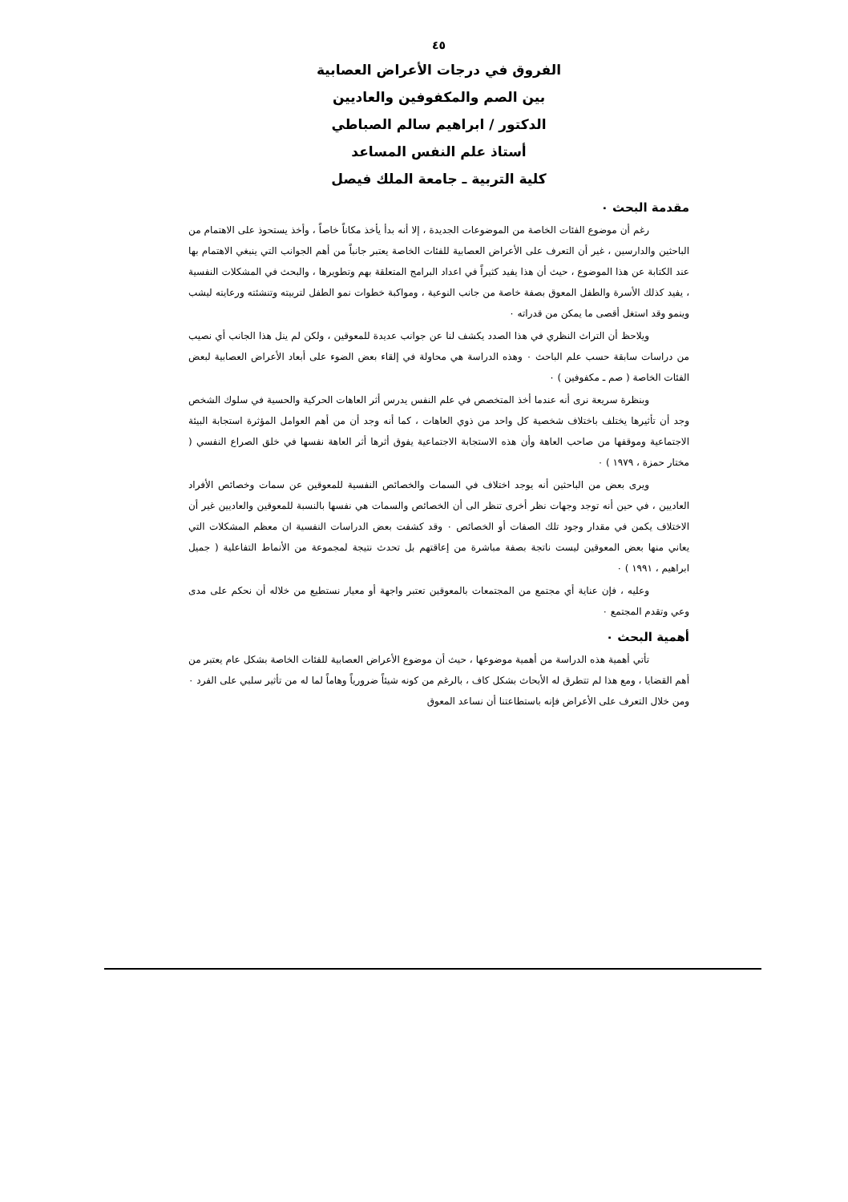٤٥
الفروق في درجات الأعراض العصابية
بين الصم والمكفوفين والعاديين
الدكتور / ابراهيم سالم الصباطي
أستاذ علم النفس المساعد
كلية التربية ـ جامعة الملك فيصل
مقدمة البحث ٠
رغم أن موضوع الفئات الخاصة من الموضوعات الجديدة ، إلا أنه بدأ يأخذ مكاناً خاصاً ، وأخذ يستحوذ على الاهتمام من الباحثين والدارسين ، غير أن التعرف على الأعراض العصابية للفئات الخاصة يعتبر جانباً من أهم الجوانب التي ينبغي الاهتمام بها عند الكتابة عن هذا الموضوع ، حيث أن هذا يفيد كثيراً في اعداد البرامج المتعلقة بهم وتطويرها ، والبحث في المشكلات النفسية ، يفيد كذلك الأسرة والطفل المعوق بصفة خاصة من جانب النوعية ، ومواكبة خطوات نمو الطفل لتربيته وتنشئته ورعايته ليشب وينمو وقد استغل أقصى ما يمكن من قدراته ٠
ويلاحظ أن التراث النظري في هذا الصدد يكشف لنا عن جوانب عديدة للمعوقين ، ولكن لم ينل هذا الجانب أي نصيب من دراسات سابقة حسب علم الباحث ٠ وهذه الدراسة هي محاولة في إلقاء بعض الضوء على أبعاد الأعراض العصابية لبعض الفئات الخاصة ( صم ـ مكفوفين ) ٠
وبنظرة سريعة نرى أنه عندما أخذ المتخصص في علم النفس يدرس أثر العاهات الحركية والحسية في سلوك الشخص وجد أن تأثيرها يختلف باختلاف شخصية كل واحد من ذوي العاهات ، كما أنه وجد أن من أهم العوامل المؤثرة استجابة البيئة الاجتماعية وموقفها من صاحب العاهة وأن هذه الاستجابة الاجتماعية يفوق أثرها أثر العاهة نفسها في خلق الصراع النفسي ( مختار حمزة ، ١٩٧٩ ) ٠
ويرى بعض من الباحثين أنه يوجد اختلاف في السمات والخصائص النفسية للمعوقين عن سمات وخصائص الأفراد العاديين ، في حين أنه توجد وجهات نظر أخرى تنظر الى أن الخصائص والسمات هي نفسها بالنسبة للمعوقين والعاديين غير أن الاختلاف يكمن في مقدار وجود تلك الصفات أو الخصائص ٠ وقد كشفت بعض الدراسات النفسية ان معظم المشكلات التي يعاني منها بعض المعوقين ليست ناتجة بصفة مباشرة من إعاقتهم بل تحدث نتيجة لمجموعة من الأنماط التفاعلية ( جميل ابراهيم ، ١٩٩١ ) ٠
وعليه ، فإن عناية أي مجتمع من المجتمعات بالمعوقين تعتبر واجهة أو معيار نستطيع من خلاله أن نحكم على مدى وعي وتقدم المجتمع ٠
أهمية البحث ٠
تأتي أهمية هذه الدراسة من أهمية موضوعها ، حيث أن موضوع الأعراض العصابية للفئات الخاصة بشكل عام يعتبر من أهم القضايا ، ومع هذا لم تتطرق له الأبحاث بشكل كاف ، بالرغم من كونه شيئاً ضرورياً وهاماً لما له من تأثير سلبي على الفرد ٠ ومن خلال التعرف على الأعراض فإنه باستطاعتنا أن نساعد المعوق